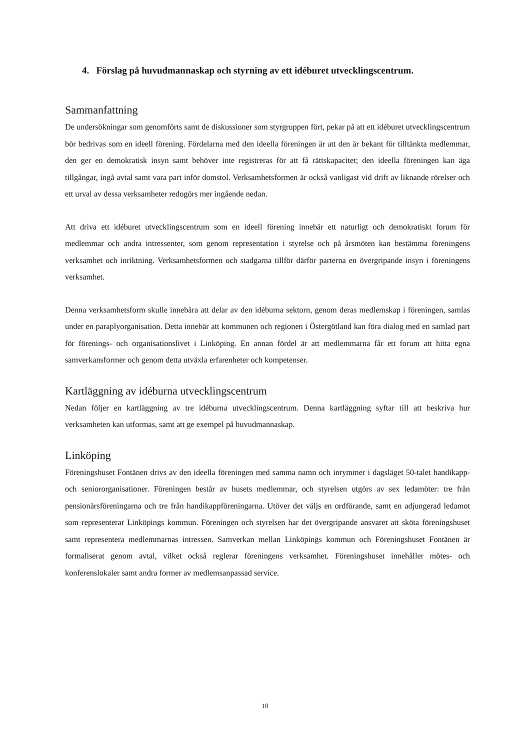4. Förslag på huvudmannaskap och styrning av ett idéburet utvecklingscentrum.
Sammanfattning
De undersökningar som genomförts samt de diskussioner som styrgruppen fört, pekar på att ett idéburet utvecklingscentrum bör bedrivas som en ideell förening. Fördelarna med den ideella föreningen är att den är bekant för tilltänkta medlemmar, den ger en demokratisk insyn samt behöver inte registreras för att få rättskapacitet; den ideella föreningen kan äga tillgångar, ingå avtal samt vara part inför domstol. Verksamhetsformen är också vanligast vid drift av liknande rörelser och ett urval av dessa verksamheter redogörs mer ingående nedan.
Att driva ett idéburet utvecklingscentrum som en ideell förening innebär ett naturligt och demokratiskt forum för medlemmar och andra intressenter, som genom representation i styrelse och på årsmöten kan bestämma föreningens verksamhet och inriktning. Verksamhetsformen och stadgarna tillför därför parterna en övergripande insyn i föreningens verksamhet.
Denna verksamhetsform skulle innebära att delar av den idéburna sektorn, genom deras medlemskap i föreningen, samlas under en paraplyorganisation. Detta innebär att kommunen och regionen i Östergötland kan föra dialog med en samlad part för förenings- och organisationslivet i Linköping. En annan fördel är att medlemmarna får ett forum att hitta egna samverkansformer och genom detta utväxla erfarenheter och kompetenser.
Kartläggning av idéburna utvecklingscentrum
Nedan följer en kartläggning av tre idéburna utvecklingscentrum. Denna kartläggning syftar till att beskriva hur verksamheten kan utformas, samt att ge exempel på huvudmannaskap.
Linköping
Föreningshuset Fontänen drivs av den ideella föreningen med samma namn och inrymmer i dagsläget 50-talet handikapp- och seniororganisationer. Föreningen består av husets medlemmar, och styrelsen utgörs av sex ledamöter: tre från pensionärsföreningarna och tre från handikappföreningarna. Utöver det väljs en ordförande, samt en adjungerad ledamot som representerar Linköpings kommun. Föreningen och styrelsen har det övergripande ansvaret att sköta föreningshuset samt representera medlemmarnas intressen. Samverkan mellan Linköpings kommun och Föreningshuset Fontänen är formaliserat genom avtal, vilket också reglerar föreningens verksamhet. Föreningshuset innehåller mötes- och konferenslokaler samt andra former av medlemsanpassad service.
10